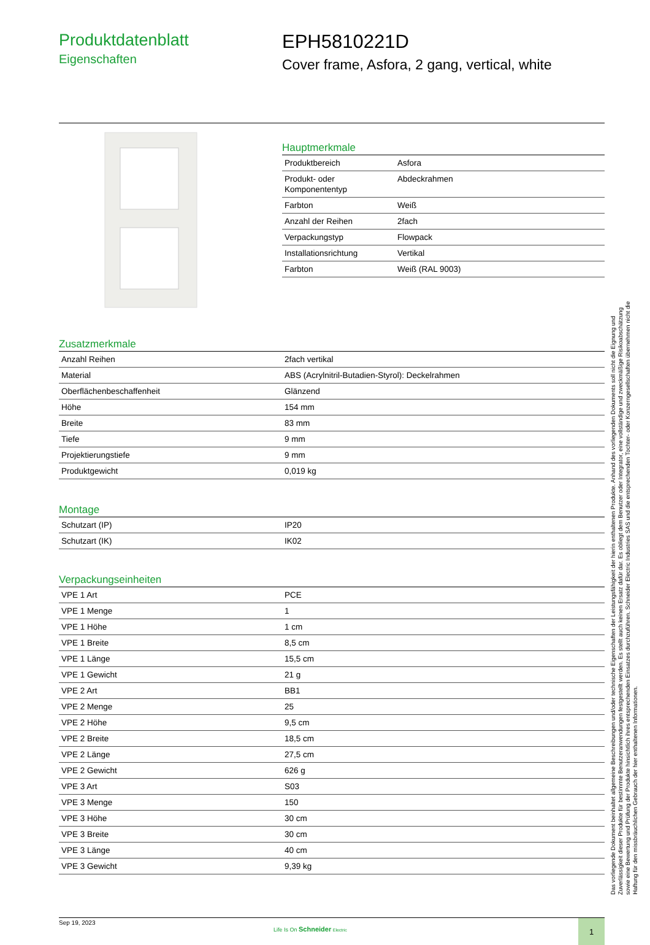Produktdatenblatt
Eigenschaften
EPH5810221D
Cover frame, Asfora, 2 gang, vertical, white
Hauptmerkmale
| Produktbereich | Asfora |
| Produkt- oder Komponententyp | Abdeckrahmen |
| Farbton | Weiß |
| Anzahl der Reihen | 2fach |
| Verpackungstyp | Flowpack |
| Installationsrichtung | Vertikal |
| Farbton | Weiß (RAL 9003) |
Zusatzmerkmale
| Anzahl Reihen | 2fach vertikal |
| Material | ABS (Acrylnitril-Butadien-Styrol): Deckelrahmen |
| Oberflächenbeschaffenheit | Glänzend |
| Höhe | 154 mm |
| Breite | 83 mm |
| Tiefe | 9 mm |
| Projektierungstiefe | 9 mm |
| Produktgewicht | 0,019 kg |
Montage
| Schutzart (IP) | IP20 |
| Schutzart (IK) | IK02 |
Verpackungseinheiten
| VPE 1 Art | PCE |
| VPE 1 Menge | 1 |
| VPE 1 Höhe | 1 cm |
| VPE 1 Breite | 8,5 cm |
| VPE 1 Länge | 15,5 cm |
| VPE 1 Gewicht | 21 g |
| VPE 2 Art | BB1 |
| VPE 2 Menge | 25 |
| VPE 2 Höhe | 9,5 cm |
| VPE 2 Breite | 18,5 cm |
| VPE 2 Länge | 27,5 cm |
| VPE 2 Gewicht | 626 g |
| VPE 3 Art | S03 |
| VPE 3 Menge | 150 |
| VPE 3 Höhe | 30 cm |
| VPE 3 Breite | 30 cm |
| VPE 3 Länge | 40 cm |
| VPE 3 Gewicht | 9,39 kg |
Sep 19, 2023
Life Is On Schneider Electric
1
Das vorliegende Dokument beinhaltet allgemeine Beschreibungen und/oder technische Eigenschaften der Leistungsfähigkeit der hierin enthaltenen Produkte. Anhand des vorliegenden Dokuments soll nicht die Eignung und Zuverlässigkeit dieser Produkte für bestimmte Benutzeranwendungen festgestellt werden. Es stellt auch keinen Ersatz dafür dar. Es obliegt dem Benutzer oder Integrator, eine vollständige und zweckmäßige Risikoabschätzung sowie eine Bewertung und Prüfung der Produkte hinsichtlich ihres entsprechenden Einsatzes durchzuführen. Schneider Electric Industries SAS und die entsprechenden Tochter- oder Konzerngesellschaften übernehmen nicht die Haftung für den missbräuchlichen Gebrauch der hier enthaltenen Informationen.